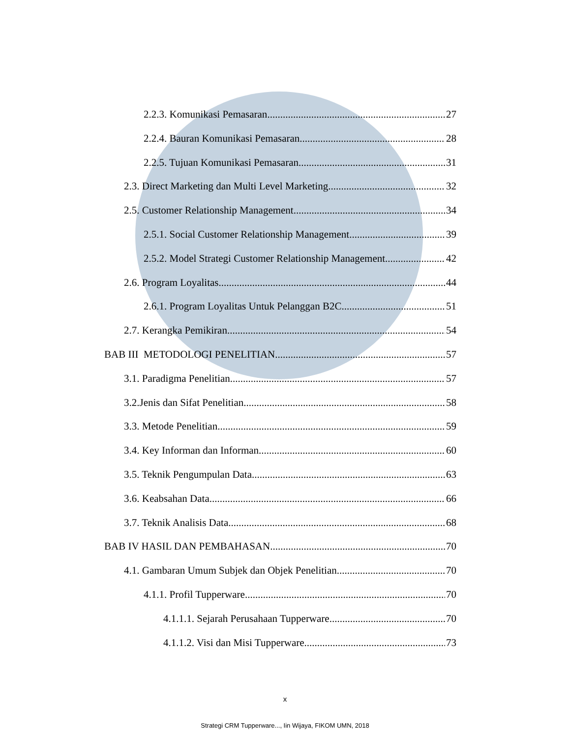2.2.3. Komunikasi Pemasaran 27
2.2.4. Bauran Komunikasi Pemasaran 28
2.2.5. Tujuan Komunikasi Pemasaran 31
2.3. Direct Marketing dan Multi Level Marketing 32
2.5. Customer Relationship Management 34
2.5.1. Social Customer Relationship Management 39
2.5.2. Model Strategi Customer Relationship Management 42
2.6. Program Loyalitas 44
2.6.1. Program Loyalitas Untuk Pelanggan B2C 51
2.7. Kerangka Pemikiran 54
BAB III METODOLOGI PENELITIAN 57
3.1. Paradigma Penelitian 57
3.2.Jenis dan Sifat Penelitian 58
3.3. Metode Penelitian 59
3.4. Key Informan dan Informan 60
3.5. Teknik Pengumpulan Data 63
3.6. Keabsahan Data 66
3.7. Teknik Analisis Data 68
BAB IV HASIL DAN PEMBAHASAN 70
4.1. Gambaran Umum Subjek dan Objek Penelitian 70
4.1.1. Profil Tupperware 70
4.1.1.1. Sejarah Perusahaan Tupperware 70
4.1.1.2. Visi dan Misi Tupperware 73
x
Strategi CRM Tupperware..., Iin Wijaya, FIKOM UMN, 2018